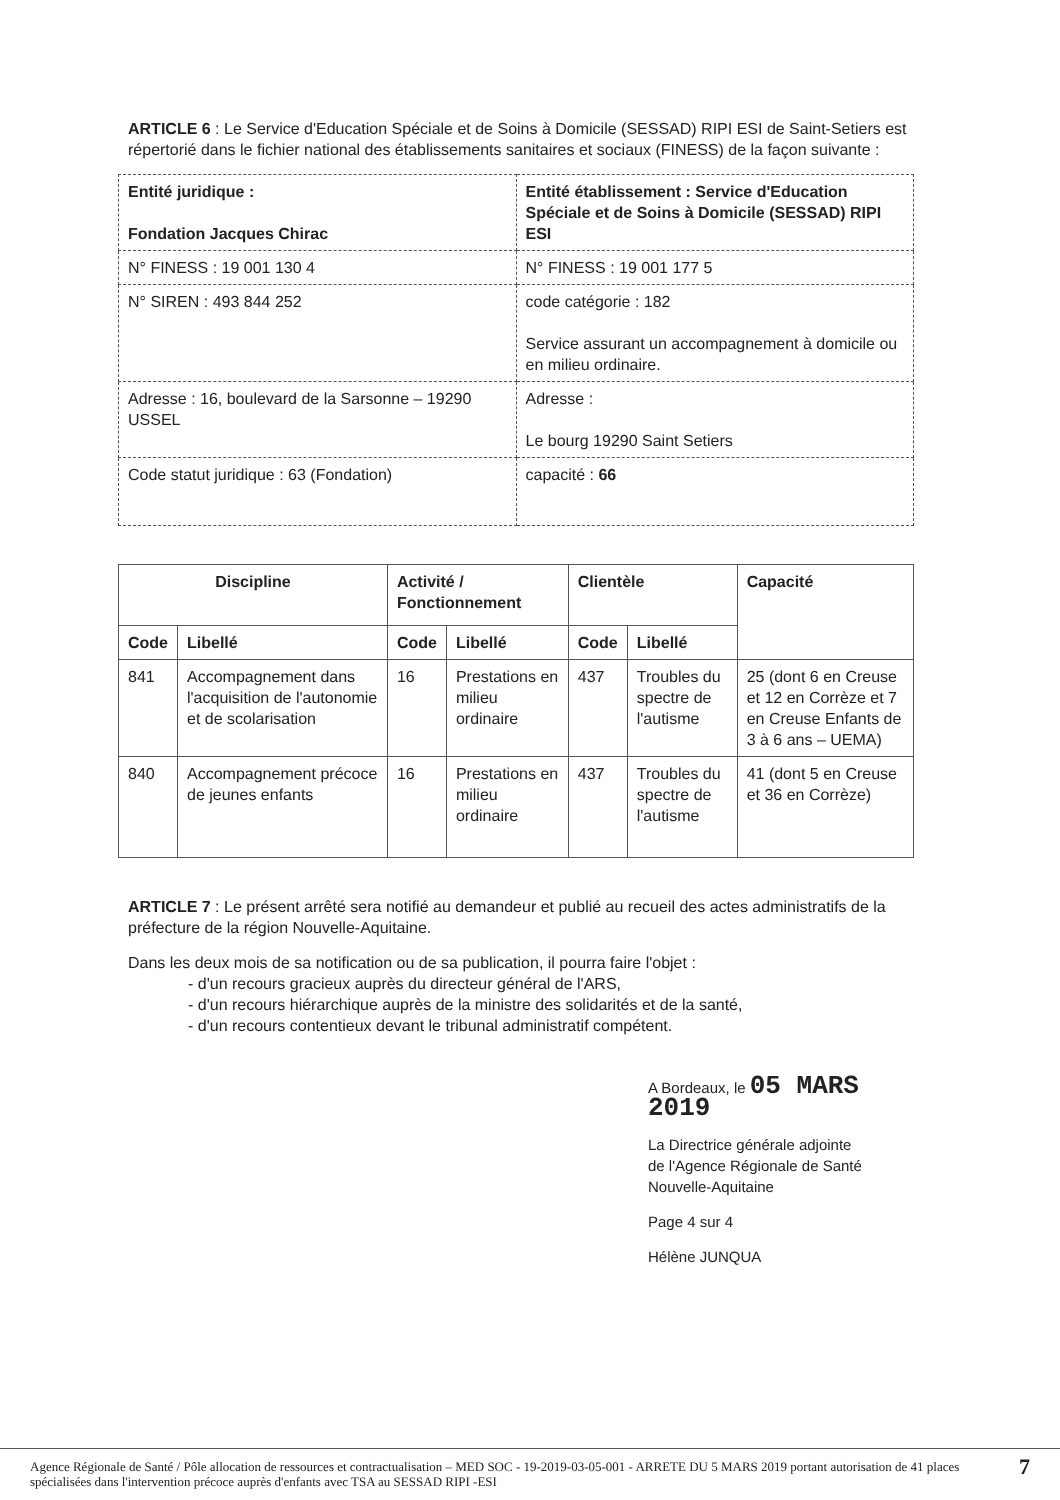ARTICLE 6 : Le Service d'Education Spéciale et de Soins à Domicile (SESSAD) RIPI ESI de Saint-Setiers est répertorié dans le fichier national des établissements sanitaires et sociaux (FINESS) de la façon suivante :
| Entité juridique : Fondation Jacques Chirac | Entité établissement : Service d'Education Spéciale et de Soins à Domicile (SESSAD) RIPI ESI |
| N° FINESS : 19 001 130 4 | N° FINESS : 19 001 177 5 |
| N° SIREN : 493 844 252 | code catégorie : 182 Service assurant un accompagnement à domicile ou en milieu ordinaire. |
| Adresse : 16, boulevard de la Sarsonne – 19290 USSEL | Adresse : Le bourg 19290 Saint Setiers |
| Code statut juridique : 63 (Fondation) | capacité : 66 |
| Discipline | | Activité / Fonctionnement | | Clientèle | | Capacité |
| --- | --- | --- | --- | --- | --- | --- |
| Code | Libellé | Code | Libellé | Code | Libellé | |
| 841 | Accompagnement dans l'acquisition de l'autonomie et de scolarisation | 16 | Prestations en milieu ordinaire | 437 | Troubles du spectre de l'autisme | 25 (dont 6 en Creuse et 12 en Corrèze et 7 en Creuse Enfants de 3 à 6 ans – UEMA) |
| 840 | Accompagnement précoce de jeunes enfants | 16 | Prestations en milieu ordinaire | 437 | Troubles du spectre de l'autisme | 41 (dont 5 en Creuse et 36 en Corrèze) |
ARTICLE 7 : Le présent arrêté sera notifié au demandeur et publié au recueil des actes administratifs de la préfecture de la région Nouvelle-Aquitaine.
Dans les deux mois de sa notification ou de sa publication, il pourra faire l'objet :
- d'un recours gracieux auprès du directeur général de l'ARS,
- d'un recours hiérarchique auprès de la ministre des solidarités et de la santé,
- d'un recours contentieux devant le tribunal administratif compétent.
A Bordeaux, le 05 MARS 2019
La Directrice générale adjointe
de l'Agence Régionale de Santé
Nouvelle-Aquitaine
Page 4 sur 4
Hélène JUNQUA
Agence Régionale de Santé / Pôle allocation de ressources et contractualisation – MED SOC - 19-2019-03-05-001 - ARRETE DU 5 MARS 2019 portant autorisation de 41 places spécialisées dans l'intervention précoce auprès d'enfants avec TSA au SESSAD RIPI -ESI
7